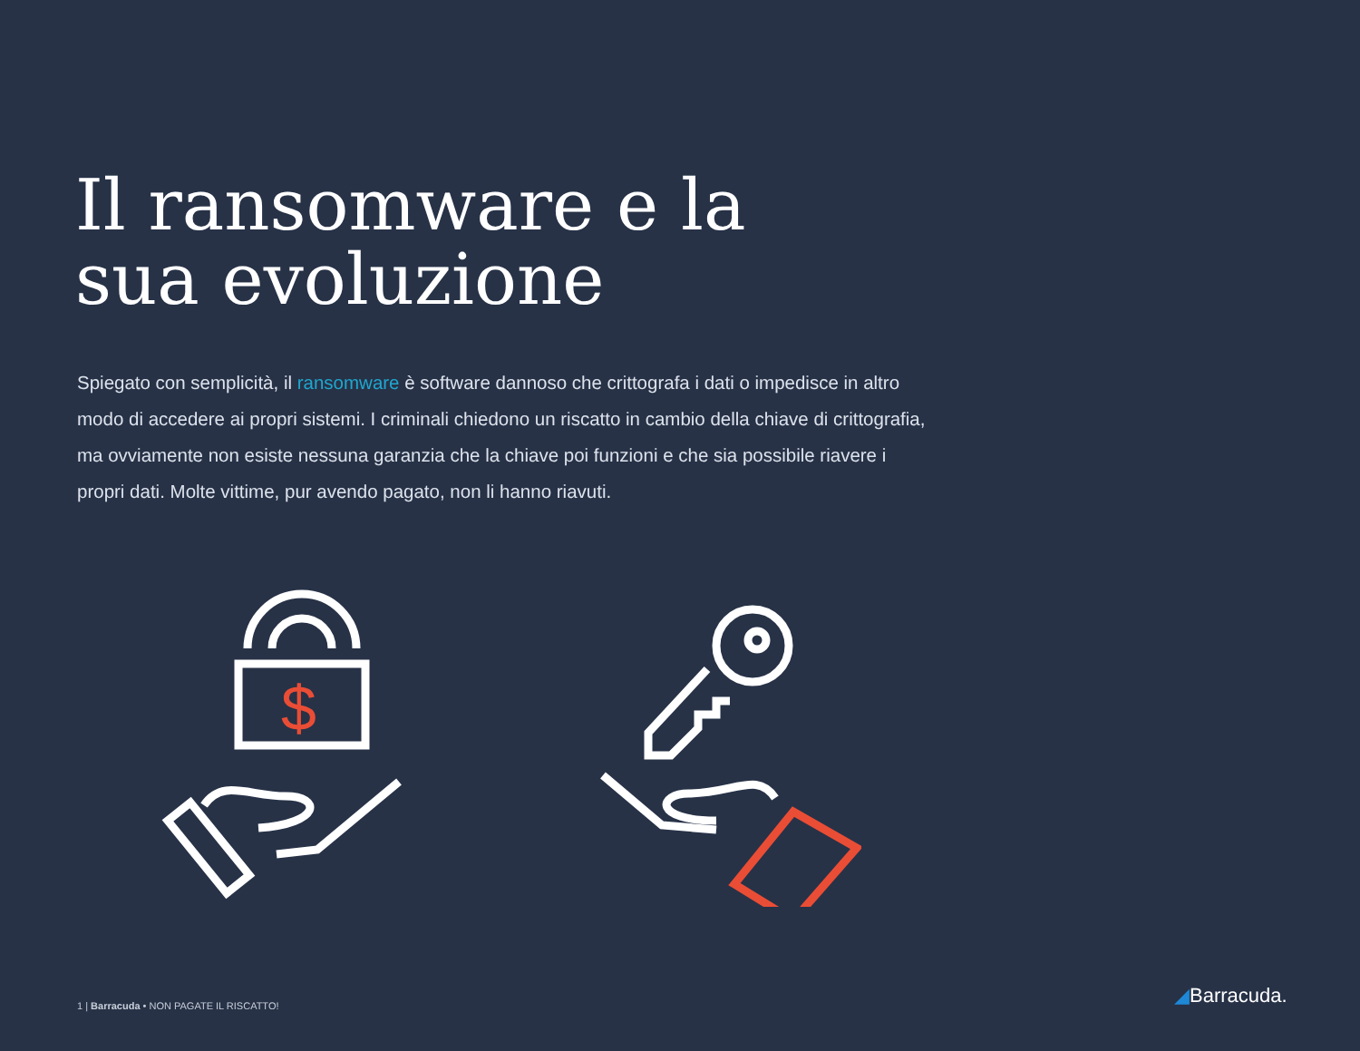Il ransomware e la
sua evoluzione
Spiegato con semplicità, il ransomware è software dannoso che crittografa i dati o impedisce in altro modo di accedere ai propri sistemi. I criminali chiedono un riscatto in cambio della chiave di crittografia, ma ovviamente non esiste nessuna garanzia che la chiave poi funzioni e che sia possibile riavere i propri dati. Molte vittime, pur avendo pagato, non li hanno riavuti.
$
1 | Barracuda • NON PAGATE IL RISCATTO!
◢Barracuda.